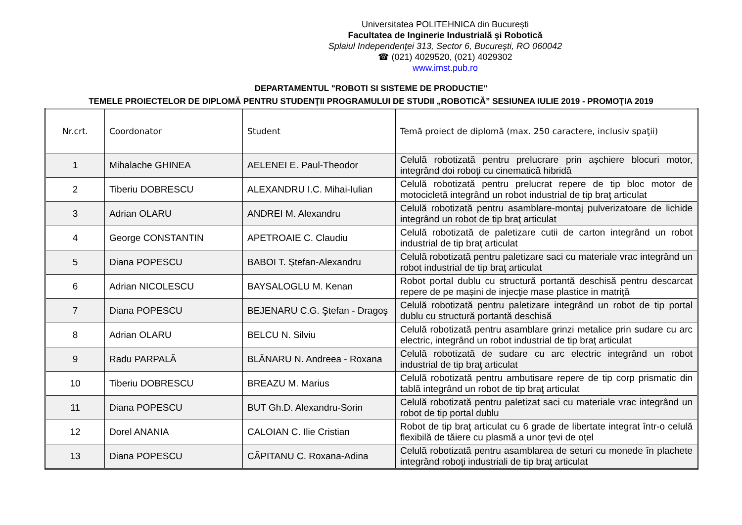Universitatea POLITEHNICA din Bucureşti
Facultatea de Inginerie Industrială şi Robotică
Splaiul Independenţei 313, Sector 6, Bucureşti, RO 060042
☎ (021) 4029520, (021) 4029302
www.imst.pub.ro
DEPARTAMENTUL "ROBOTI SI SISTEME DE PRODUCTIE"
TEMELE PROIECTELOR DE DIPLOMĂ PENTRU STUDENŢII PROGRAMULUI DE STUDII „ROBOTICĂ” SESIUNEA IULIE 2019 - PROMOŢIA 2019
| Nr.crt. | Coordonator | Student | Temă proiect de diplomă (max. 250 caractere, inclusiv spaţii) |
| --- | --- | --- | --- |
| 1 | Mihalache GHINEA | AELENEI E. Paul-Theodor | Celulă robotizată pentru prelucrare prin așchiere blocuri motor, integrând doi roboţi cu cinematică hibridă |
| 2 | Tiberiu DOBRESCU | ALEXANDRU I.C. Mihai-Iulian | Celulă robotizată pentru prelucrat repere de tip bloc motor de motocicletă integrând un robot industrial de tip braţ articulat |
| 3 | Adrian OLARU | ANDREI M. Alexandru | Celulă robotizată pentru asamblare-montaj pulverizatoare de lichide integrând un robot de tip braţ articulat |
| 4 | George CONSTANTIN | APETROAIE C. Claudiu | Celulă robotizată de paletizare cutii de carton integrând un robot industrial de tip braţ articulat |
| 5 | Diana POPESCU | BABOI T. Ştefan-Alexandru | Celulă robotizată pentru paletizare saci cu materiale vrac integrând un robot industrial de tip braţ articulat |
| 6 | Adrian NICOLESCU | BAYSALOGLU M. Kenan | Robot portal dublu cu structură portantă deschisă pentru descarcat repere de pe mașini de injecţie mase plastice in matriţă |
| 7 | Diana POPESCU | BEJENARU C.G. Ştefan - Dragoş | Celulă robotizată pentru paletizare integrând un robot de tip portal dublu cu structură portantă deschisă |
| 8 | Adrian OLARU | BELCU N. Silviu | Celulă robotizată pentru asamblare grinzi metalice prin sudare cu arc electric, integrând un robot industrial de tip braţ articulat |
| 9 | Radu PARPALĂ | BLĂNARU N. Andreea - Roxana | Celulă robotizată de sudare cu arc electric integrând un robot industrial de tip braţ articulat |
| 10 | Tiberiu DOBRESCU | BREAZU M. Marius | Celulă robotizată pentru ambutisare repere de tip corp prismatic din tablă integrând un robot de tip braţ articulat |
| 11 | Diana POPESCU | BUT Gh.D. Alexandru-Sorin | Celulă robotizată pentru paletizat saci cu materiale vrac integrând un robot de tip portal dublu |
| 12 | Dorel ANANIA | CALOIAN C. Ilie Cristian | Robot de tip braţ articulat cu 6 grade de libertate integrat într-o celulă flexibilă de tăiere cu plasmă a unor ţevi de oţel |
| 13 | Diana POPESCU | CĂPITANU C. Roxana-Adina | Celulă robotizată pentru asamblarea de seturi cu monede în plachete integrând roboţi industriali de tip braţ articulat |